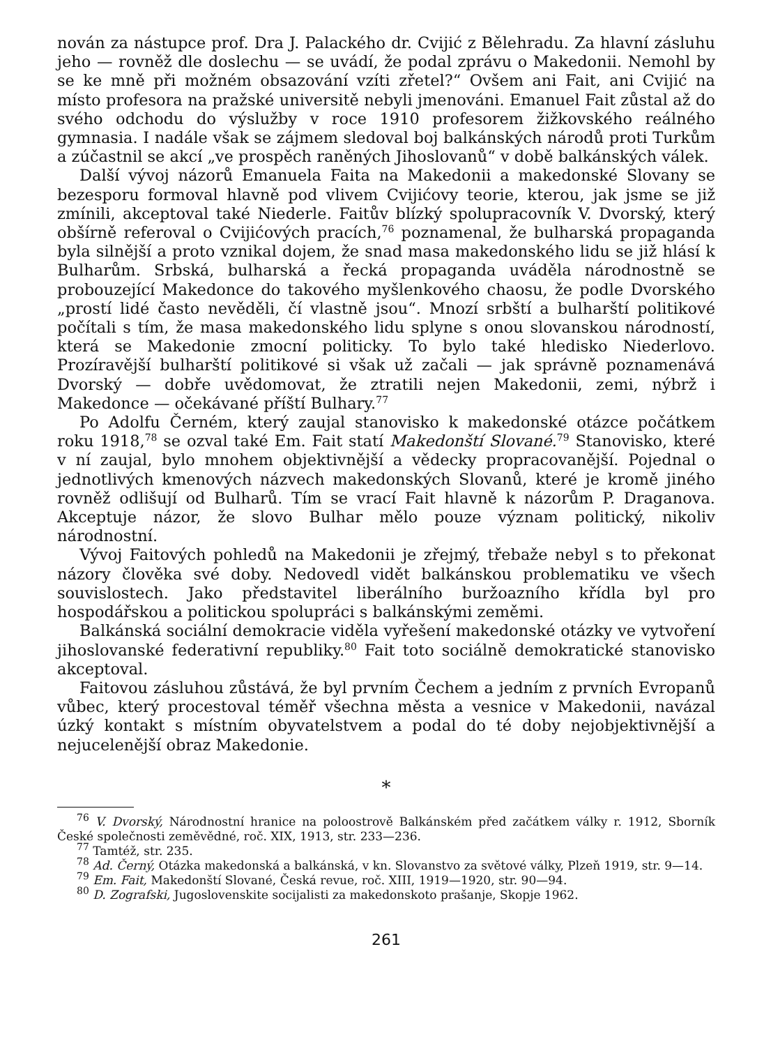nován za nástupce prof. Dra J. Palackého dr. Cvijić z Bělehradu. Za hlavní zásluhu jeho — rovněž dle doslechu — se uvádí, že podal zprávu o Makedonii. Nemohl by se ke mně při možném obsazování vzíti zřetel?“ Ovšem ani Fait, ani Cvijić na místo profesora na pražské universitě nebyli jmenováni. Emanuel Fait zůstal až do svého odchodu do výslužby v roce 1910 profesorem žižkovského reálného gymnasia. I nadále však se zájmem sledoval boj balkánských národů proti Turkům a zúčastnil se akcí „ve prospěch raněných Jihoslovanů“ v době balkánských válek.
Další vývoj názorů Emanuela Faita na Makedonii a makedonské Slovany se bezesporu formoval hlavně pod vlivem Cvijićovy teorie, kterou, jak jsme se již zmínili, akceptoval také Niederle. Faitův blízký spolupracovník V. Dvorský, který obšírně referoval o Cvijićových pracích,<sup>76</sup> poznamenal, že bulharská propaganda byla silnější a proto vznikal dojem, že snad masa makedonského lidu se již hlásí k Bulharům. Srbská, bulharská a řecká propaganda uváděla národnostně se probouzející Makedonce do takového myšlenkového chaosu, že podle Dvorského „prostí lidé často nevěděli, čí vlastně jsou“. Mnozí srbští a bulharští politikové počítali s tím, že masa makedonského lidu splyne s onou slovanskou národností, která se Makedonie zmocní politicky. To bylo také hledisko Niederlovo. Prozíravější bulharští politikové si však už začali — jak správně poznamenává Dvorský — dobře uvědomovat, že ztratili nejen Makedonii, zemi, nýbrž i Makedonce — očekávané příští Bulhary.<sup>77</sup>
Po Adolfu Černém, který zaujal stanovisko k makedonské otázce počátkem roku 1918,<sup>78</sup> se ozval také Em. Fait statí Makedonští Slované.<sup>79</sup> Stanovisko, které v ní zaujal, bylo mnohem objektivnější a vědecky propracovanější. Pojednal o jednotlivých kmenových názvech makedonských Slovanů, které je kromě jiného rovněž odlišují od Bulharů. Tím se vrací Fait hlavně k názorům P. Draganova. Akceptuje názor, že slovo Bulhar mělo pouze význam politický, nikoliv národnostní.
Vývoj Faitových pohledů na Makedonii je zřejmý, třebaže nebyl s to překonat názory člověka své doby. Nedovedl vidět balkánskou problematiku ve všech souvislostech. Jako představitel liberálního buržoazního křídla byl pro hospodářskou a politickou spolupráci s balkánskými zeměmi.
Balkánská sociální demokracie viděla vyřešení makedonské otázky ve vytvoření jihoslovanské federativní republiky.<sup>80</sup> Fait toto sociálně demokratické stanovisko akceptoval.
Faitovou zásluhou zůstává, že byl prvním Čechem a jedním z prvních Evropanů vůbec, který procestoval téměř všechna města a vesnice v Makedonii, navázal úzký kontakt s místním obyvatelstvem a podal do té doby nejobjektivnější a nejucelenější obraz Makedonie.
*
<sup>76</sup> V. Dvorský, Národnostní hranice na poloostrově Balkánském před začátkem války r. 1912, Sborník České společnosti zeměvědné, roč. XIX, 1913, str. 233—236.
<sup>77</sup> Tamtéž, str. 235.
<sup>78</sup> Ad. Černý, Otázka makedonská a balkánská, v kn. Slovanstvo za světové války, Plzeň 1919, str. 9—14.
<sup>79</sup> Em. Fait, Makedonští Slované, Česká revue, roč. XIII, 1919—1920, str. 90—94.
<sup>80</sup> D. Zografski, Jugoslovenskite socijalisti za makedonskoto prašanje, Skopje 1962.
261